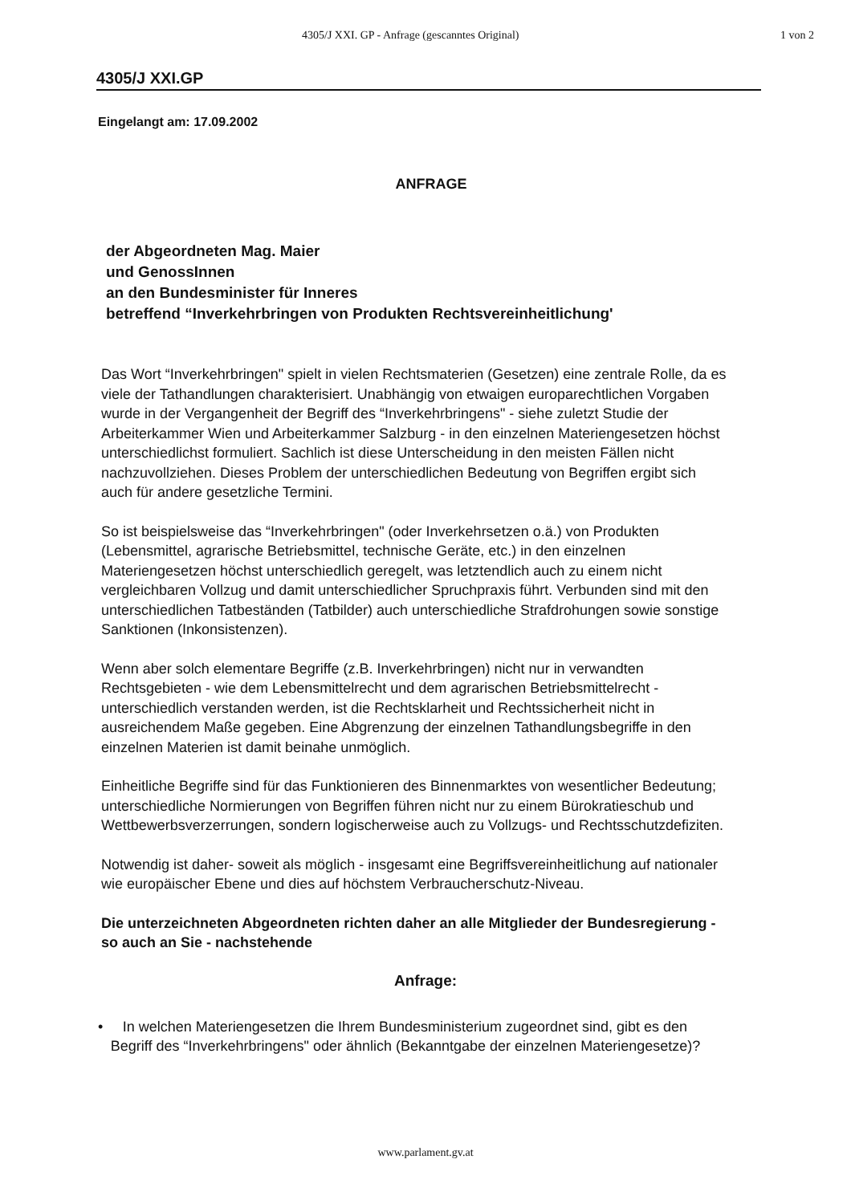4305/J XXI. GP - Anfrage (gescanntes Original) 1 von 2
4305/J XXI.GP
Eingelangt am: 17.09.2002
ANFRAGE
der Abgeordneten Mag. Maier
und GenossInnen
an den Bundesminister für Inneres
betreffend “Inverkehrbringen von Produkten Rechtsvereinheitlichung'
Das Wort “Inverkehrbringen" spielt in vielen Rechtsmaterien (Gesetzen) eine zentrale Rolle, da es viele der Tathandlungen charakterisiert. Unabhängig von etwaigen europarechtlichen Vorgaben wurde in der Vergangenheit der Begriff des “Inverkehrbringens" - siehe zuletzt Studie der Arbeiterkammer Wien und Arbeiterkammer Salzburg - in den einzelnen Materiengesetzen höchst unterschiedlichst formuliert. Sachlich ist diese Unterscheidung in den meisten Fällen nicht nachzuvollziehen. Dieses Problem der unterschiedlichen Bedeutung von Begriffen ergibt sich auch für andere gesetzliche Termini.
So ist beispielsweise das “Inverkehrbringen" (oder Inverkehrsetzen o.ä.) von Produkten (Lebensmittel, agrarische Betriebsmittel, technische Geräte, etc.) in den einzelnen Materiengesetzen höchst unterschiedlich geregelt, was letztendlich auch zu einem nicht vergleichbaren Vollzug und damit unterschiedlicher Spruchpraxis führt. Verbunden sind mit den unterschiedlichen Tatbeständen (Tatbilder) auch unterschiedliche Strafdrohungen sowie sonstige Sanktionen (Inkonsistenzen).
Wenn aber solch elementare Begriffe (z.B. Inverkehrbringen) nicht nur in verwandten Rechtsgebieten - wie dem Lebensmittelrecht und dem agrarischen Betriebsmittelrecht - unterschiedlich verstanden werden, ist die Rechtsklarheit und Rechtssicherheit nicht in ausreichendem Maße gegeben. Eine Abgrenzung der einzelnen Tathandlungsbegriffe in den einzelnen Materien ist damit beinahe unmöglich.
Einheitliche Begriffe sind für das Funktionieren des Binnenmarktes von wesentlicher Bedeutung; unterschiedliche Normierungen von Begriffen führen nicht nur zu einem Bürokratieschub und Wettbewerbsverzerrungen, sondern logischerweise auch zu Vollzugs- und Rechtsschutzdefiziten.
Notwendig ist daher- soweit als möglich - insgesamt eine Begriffsvereinheitlichung auf nationaler wie europäischer Ebene und dies auf höchstem Verbraucherschutz-Niveau.
Die unterzeichneten Abgeordneten richten daher an alle Mitglieder der Bundesregierung - so auch an Sie - nachstehende
Anfrage:
• In welchen Materiengesetzen die Ihrem Bundesministerium zugeordnet sind, gibt es den Begriff des “Inverkehrbringens" oder ähnlich (Bekanntgabe der einzelnen Materiengesetze)?
www.parlament.gv.at